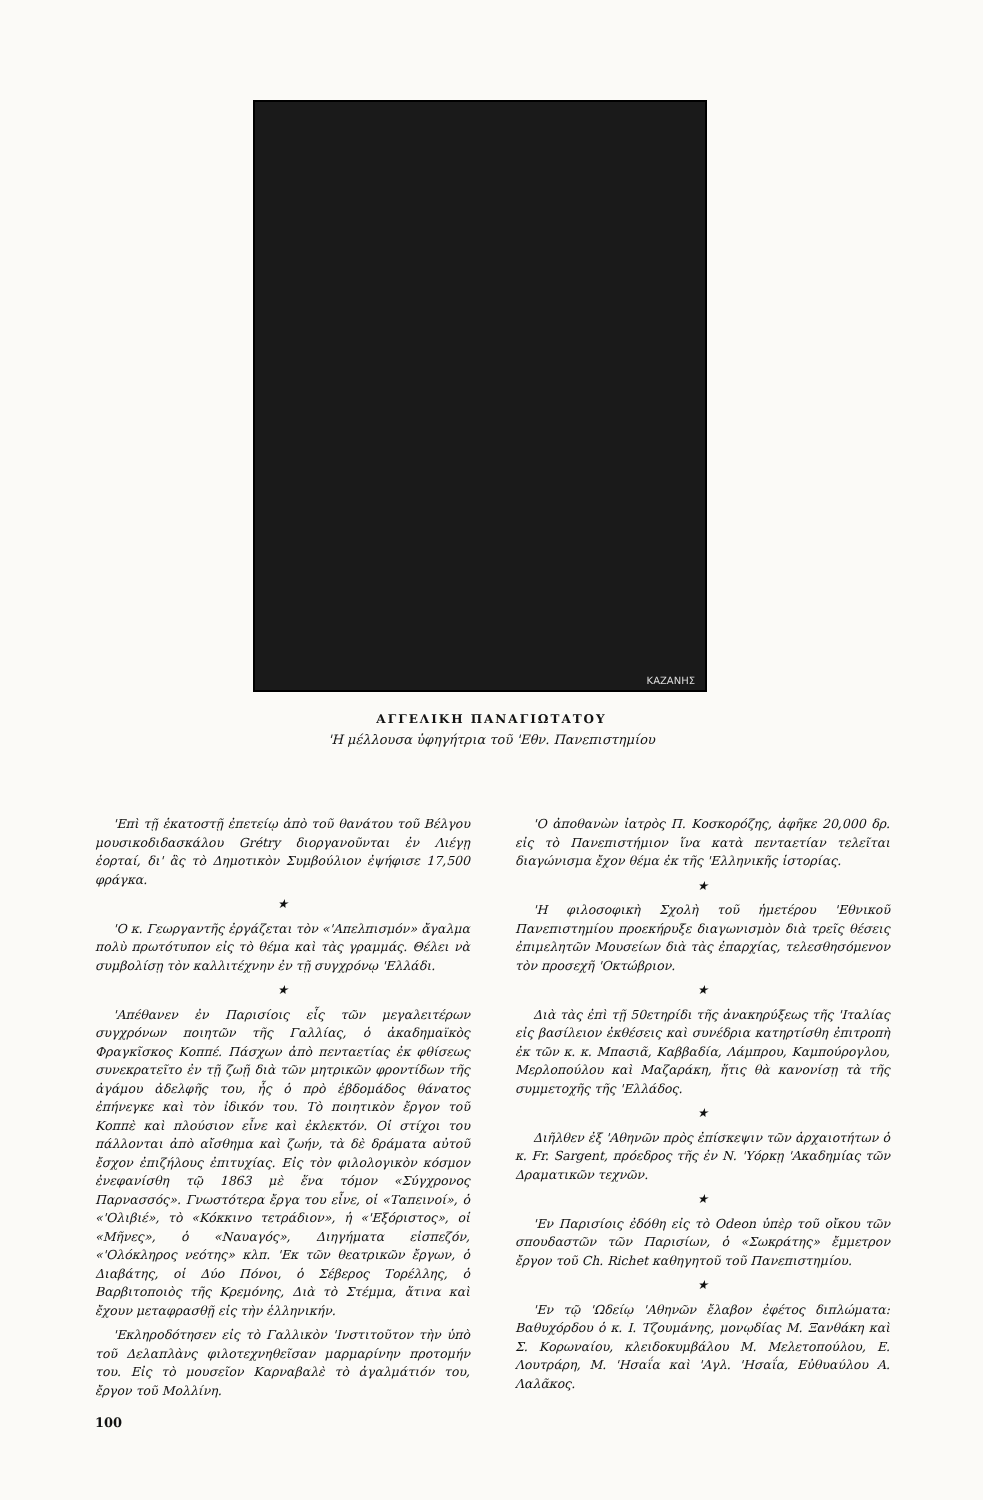ΚΑΖΑΝΗΣ
ΑΓΓΕΛΙΚΗ ΠΑΝΑΓΙΩΤΑΤΟΥ
'Η μέλλουσα ὑφηγήτρια τοῦ 'Εθν. Πανεπιστημίου
'Επὶ τῇ ἑκατοστῇ ἐπετείῳ ἀπὸ τοῦ θανάτου τοῦ Βέλγου μουσικοδιδασκάλου Grétry διοργανοῦνται ἐν Λιέγῃ ἑορταί, δι' ἃς τὸ Δημοτικὸν Συμβούλιον ἐψήφισε 17,500 φράγκα.
★
'Ο κ. Γεωργαντῆς ἐργάζεται τὸν «'Απελπισμόν» ἄγαλμα πολὺ πρωτότυπον εἰς τὸ θέμα καὶ τὰς γραμμάς. Θέλει νὰ συμβολίσῃ τὸν καλλιτέχνην ἐν τῇ συγχρόνῳ 'Ελλάδι.
★
'Απέθανεν ἐν Παρισίοις εἷς τῶν μεγαλειτέρων συγχρόνων ποιητῶν τῆς Γαλλίας, ὁ ἀκαδημαϊκὸς Φραγκῖσκος Κοππέ. Πάσχων ἀπὸ πενταετίας ἐκ φθίσεως συνεκρατεῖτο ἐν τῇ ζωῇ διὰ τῶν μητρικῶν φροντίδων τῆς ἀγάμου ἀδελφῆς του, ἧς ὁ πρὸ ἑβδομάδος θάνατος ἐπήνεγκε καὶ τὸν ἰδικόν του. Τὸ ποιητικὸν ἔργον τοῦ Κοππὲ καὶ πλούσιον εἶνε καὶ ἐκλεκτόν. Οἱ στίχοι του πάλλονται ἀπὸ αἴσθημα καὶ ζωήν, τὰ δὲ δράματα αὐτοῦ ἔσχον ἐπιζήλους ἐπιτυχίας. Εἰς τὸν φιλολογικὸν κόσμον ἐνεφανίσθη τῷ 1863 μὲ ἕνα τόμον «Σύγχρονος Παρνασσός». Γνωστότερα ἔργα του εἶνε, οἱ «Ταπεινοί», ὁ «'Ολιβιέ», τὸ «Κόκκινο τετράδιον», ἡ «'Εξόριστος», οἱ «Μῆνες», ὁ «Ναυαγός», Διηγήματα εἰσπεζόν, «'Ολόκληρος νεότης» κλπ. 'Εκ τῶν θεατρικῶν ἔργων, ὁ Διαβάτης, οἱ Δύο Πόνοι, ὁ Σέβερος Τορέλλης, ὁ Βαρβιτοποιὸς τῆς Κρεμόνης, Διὰ τὸ Στέμμα, ἅτινα καὶ ἔχουν μεταφρασθῇ εἰς τὴν ἑλληνικήν.
'Εκληροδότησεν εἰς τὸ Γαλλικὸν 'Ινστιτοῦτον τὴν ὑπὸ τοῦ Δελαπλὰνς φιλοτεχνηθεῖσαν μαρμαρίνην προτομήν του. Εἰς τὸ μουσεῖον Καρναβαλὲ τὸ ἀγαλμάτιόν του, ἔργον τοῦ Μολλίνη.
100
'Ο ἀποθανὼν ἰατρὸς Π. Κοσκορόζης, ἀφῆκε 20,000 δρ. εἰς τὸ Πανεπιστήμιον ἵνα κατὰ πενταετίαν τελεῖται διαγώνισμα ἔχον θέμα ἐκ τῆς 'Ελληνικῆς ἱστορίας.
★
'Η φιλοσοφικὴ Σχολὴ τοῦ ἡμετέρου 'Εθνικοῦ Πανεπιστημίου προεκήρυξε διαγωνισμὸν διὰ τρεῖς θέσεις ἐπιμελητῶν Μουσείων διὰ τὰς ἐπαρχίας, τελεσθησόμενον τὸν προσεχῆ 'Οκτώβριον.
★
Διὰ τὰς ἐπὶ τῇ 50ετηρίδι τῆς ἀνακηρύξεως τῆς 'Ιταλίας εἰς βασίλειον ἐκθέσεις καὶ συνέδρια κατηρτίσθη ἐπιτροπὴ ἐκ τῶν κ. κ. Μπασιᾶ, Καββαδία, Λάμπρου, Καμπούρογλου, Μερλοπούλου καὶ Μαζαράκη, ἥτις θὰ κανονίσῃ τὰ τῆς συμμετοχῆς τῆς 'Ελλάδος.
★
Διῆλθεν ἐξ 'Αθηνῶν πρὸς ἐπίσκεψιν τῶν ἀρχαιοτήτων ὁ κ. Fr. Sargent, πρόεδρος τῆς ἐν Ν. 'Υόρκῃ 'Ακαδημίας τῶν Δραματικῶν τεχνῶν.
★
'Εν Παρισίοις ἐδόθη εἰς τὸ Odeon ὑπὲρ τοῦ οἴκου τῶν σπουδαστῶν τῶν Παρισίων, ὁ «Σωκράτης» ἔμμετρον ἔργον τοῦ Ch. Richet καθηγητοῦ τοῦ Πανεπιστημίου.
★
'Εν τῷ 'Ωδείῳ 'Αθηνῶν ἔλαβον ἐφέτος διπλώματα: Βαθυχόρδου ὁ κ. Ι. Τζουμάνης, μονῳδίας Μ. Ξανθάκη καὶ Σ. Κορωναίου, κλειδοκυμβάλου Μ. Μελετοπούλου, Ε. Λουτράρη, Μ. 'Ησαΐα καὶ 'Αγλ. 'Ησαΐα, Εὐθυαύλου Α. Λαλᾶκος.